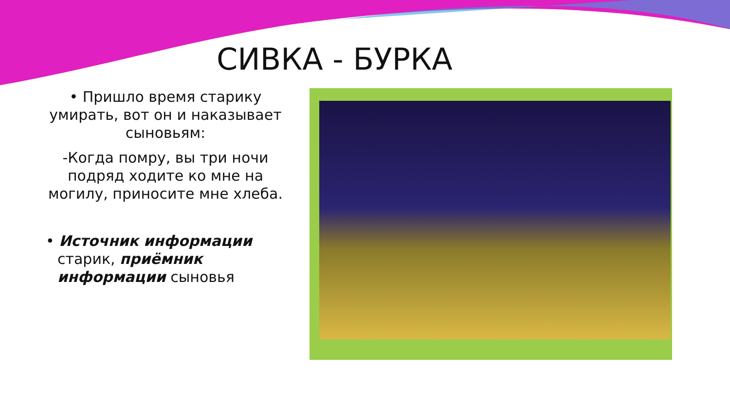СИВКА - БУРКА
• Пришло время старику умирать, вот он и наказывает сыновьям:
-Когда помру, вы три ночи подряд ходите ко мне на могилу, приносите мне хлеба.
• Источник информации старик, приёмник информации сыновья